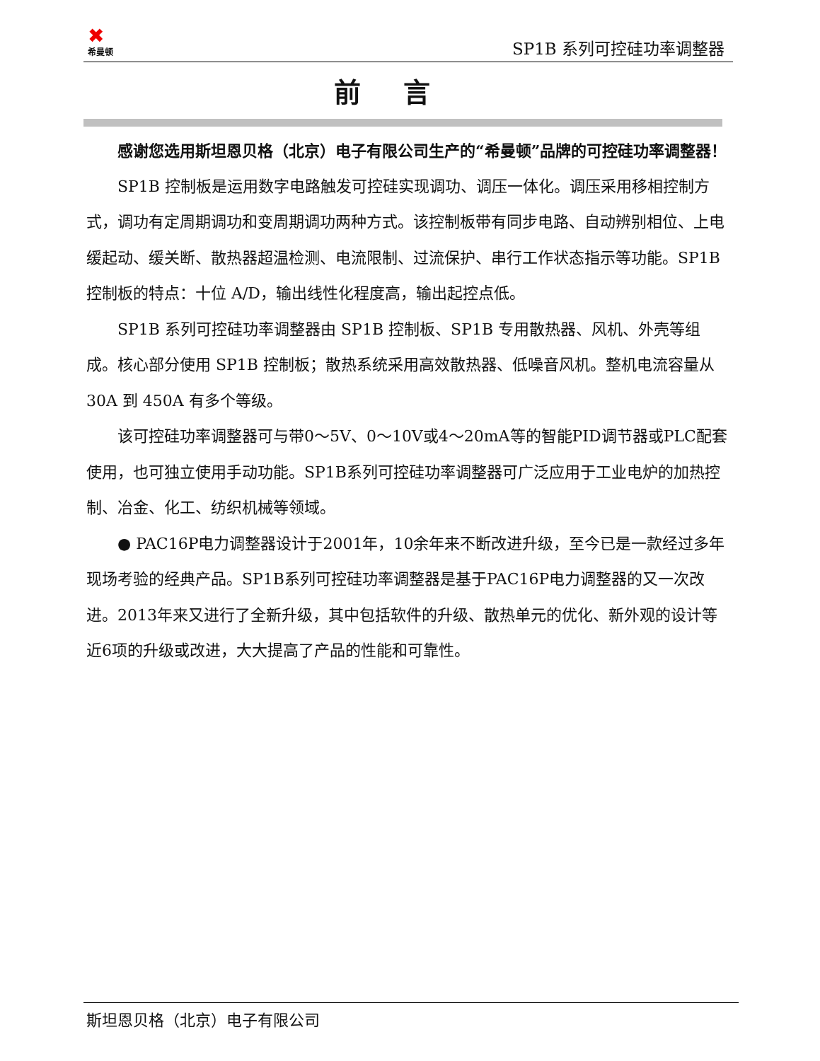✖
希曼顿
SP1B 系列可控硅功率调整器
前言
感谢您选用斯坦恩贝格（北京）电子有限公司生产的“希曼顿”品牌的可控硅功率调整器！
SP1B 控制板是运用数字电路触发可控硅实现调功、调压一体化。调压采用移相控制方式，调功有定周期调功和变周期调功两种方式。该控制板带有同步电路、自动辨别相位、上电缓起动、缓关断、散热器超温检测、电流限制、过流保护、串行工作状态指示等功能。SP1B 控制板的特点：十位 A/D，输出线性化程度高，输出起控点低。
SP1B 系列可控硅功率调整器由 SP1B 控制板、SP1B 专用散热器、风机、外壳等组成。核心部分使用 SP1B 控制板；散热系统采用高效散热器、低噪音风机。整机电流容量从 30A 到 450A 有多个等级。
该可控硅功率调整器可与带0～5V、0～10V或4～20mA等的智能PID调节器或PLC配套使用，也可独立使用手动功能。SP1B系列可控硅功率调整器可广泛应用于工业电炉的加热控制、冶金、化工、纺织机械等领域。
● PAC16P电力调整器设计于2001年，10余年来不断改进升级，至今已是一款经过多年现场考验的经典产品。SP1B系列可控硅功率调整器是基于PAC16P电力调整器的又一次改进。2013年来又进行了全新升级，其中包括软件的升级、散热单元的优化、新外观的设计等近6项的升级或改进，大大提高了产品的性能和可靠性。
斯坦恩贝格（北京）电子有限公司